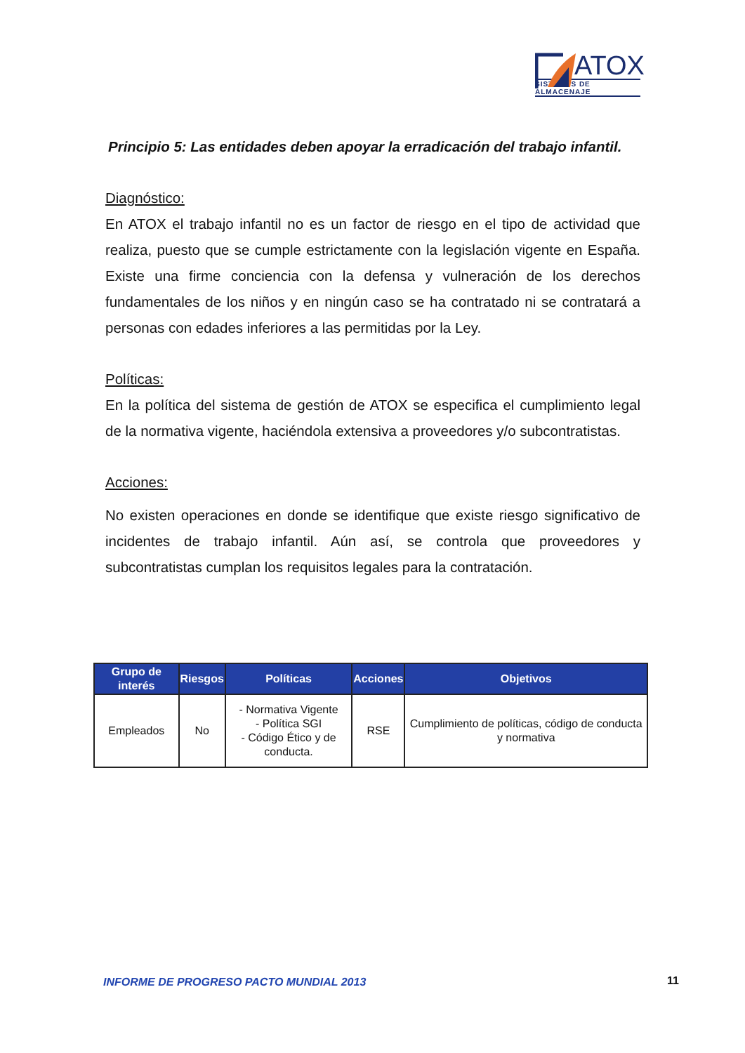ATOX
SISTEMAS DE ALMACENAJE
Principio 5: Las entidades deben apoyar la erradicación del trabajo infantil.
Diagnóstico:
En ATOX el trabajo infantil no es un factor de riesgo en el tipo de actividad que realiza, puesto que se cumple estrictamente con la legislación vigente en España. Existe una firme conciencia con la defensa y vulneración de los derechos fundamentales de los niños y en ningún caso se ha contratado ni se contratará a personas con edades inferiores a las permitidas por la Ley.
Políticas:
En la política del sistema de gestión de ATOX se especifica el cumplimiento legal de la normativa vigente, haciéndola extensiva a proveedores y/o subcontratistas.
Acciones:
No existen operaciones en donde se identifique que existe riesgo significativo de incidentes de trabajo infantil. Aún así, se controla que proveedores y subcontratistas cumplan los requisitos legales para la contratación.
| Grupo de interés | Riesgos | Políticas | Acciones | Objetivos |
| --- | --- | --- | --- | --- |
| Empleados | No | - Normativa Vigente - Política SGI - Código Ético y de conducta. | RSE | Cumplimiento de políticas, código de conducta y normativa |
INFORME DE PROGRESO PACTO MUNDIAL 2013
11